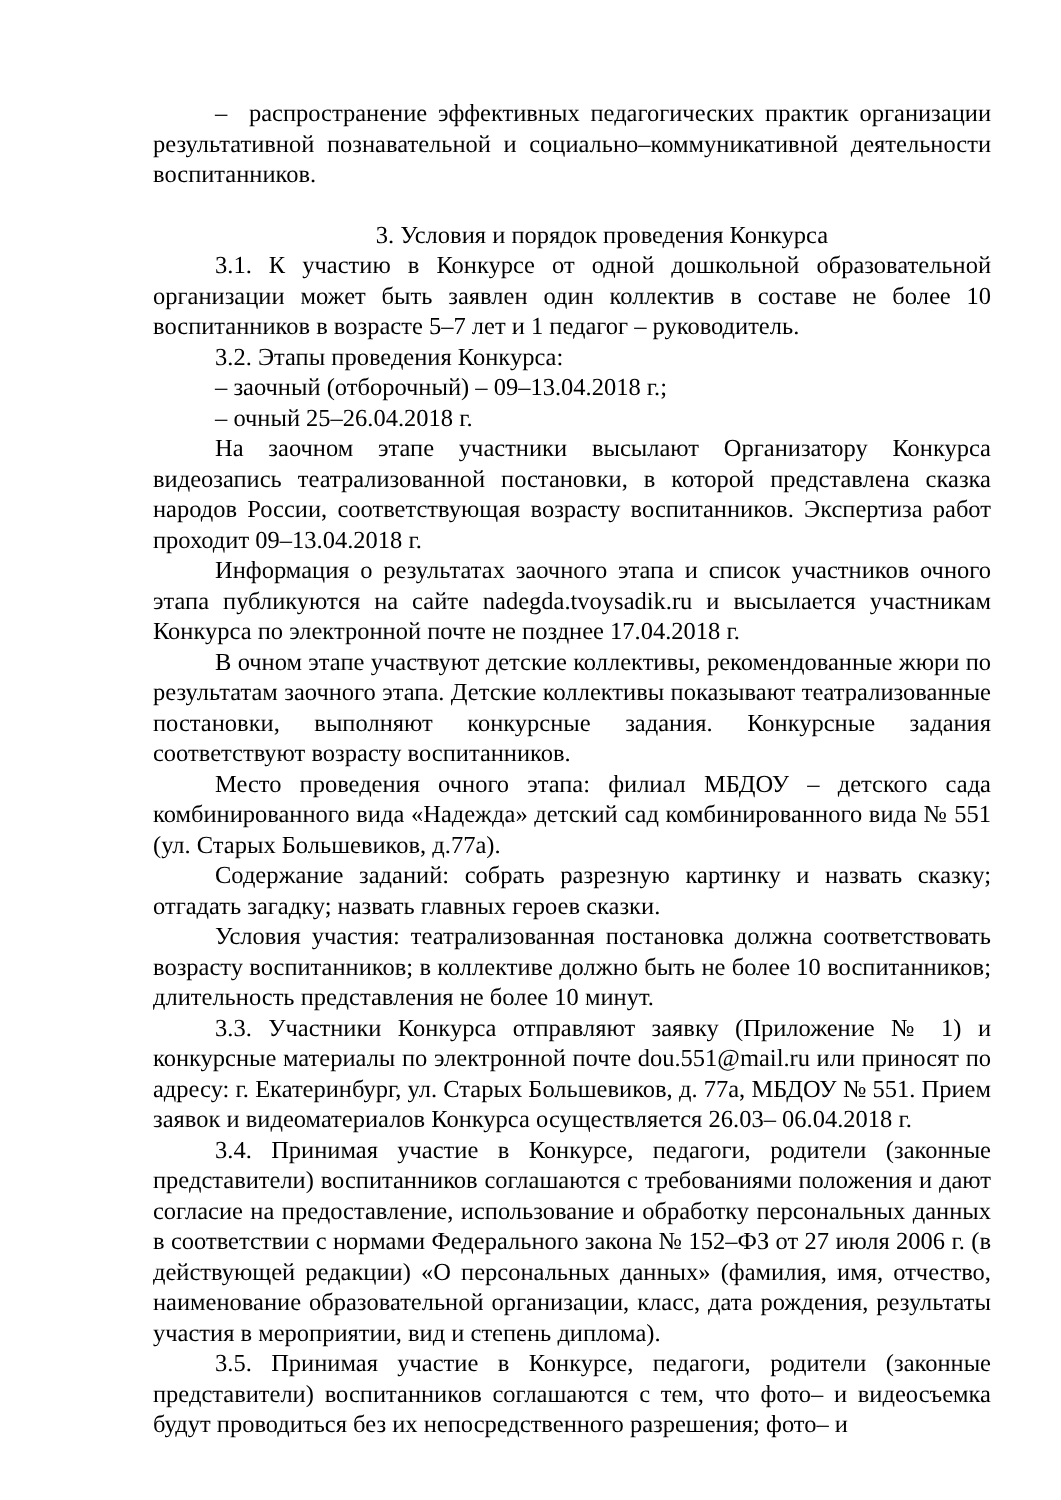– распространение эффективных педагогических практик организации результативной познавательной и социально–коммуникативной деятельности воспитанников.
3. Условия и порядок проведения Конкурса
3.1. К участию в Конкурсе от одной дошкольной образовательной организации может быть заявлен один коллектив в составе не более 10 воспитанников в возрасте 5–7 лет и 1 педагог – руководитель.
3.2. Этапы проведения Конкурса:
– заочный (отборочный) – 09–13.04.2018 г.;
– очный 25–26.04.2018 г.
На заочном этапе участники высылают Организатору Конкурса видеозапись театрализованной постановки, в которой представлена сказка народов России, соответствующая возрасту воспитанников. Экспертиза работ проходит 09–13.04.2018 г.
Информация о результатах заочного этапа и список участников очного этапа публикуются на сайте nadegda.tvoysadik.ru и высылается участникам Конкурса по электронной почте не позднее 17.04.2018 г.
В очном этапе участвуют детские коллективы, рекомендованные жюри по результатам заочного этапа. Детские коллективы показывают театрализованные постановки, выполняют конкурсные задания. Конкурсные задания соответствуют возрасту воспитанников.
Место проведения очного этапа: филиал МБДОУ – детского сада комбинированного вида «Надежда» детский сад комбинированного вида № 551 (ул. Старых Большевиков, д.77а).
Содержание заданий: собрать разрезную картинку и назвать сказку; отгадать загадку; назвать главных героев сказки.
Условия участия: театрализованная постановка должна соответствовать возрасту воспитанников; в коллективе должно быть не более 10 воспитанников; длительность представления не более 10 минут.
3.3. Участники Конкурса отправляют заявку (Приложение № 1) и конкурсные материалы по электронной почте dou.551@mail.ru или приносят по адресу: г. Екатеринбург, ул. Старых Большевиков, д. 77а, МБДОУ № 551. Прием заявок и видеоматериалов Конкурса осуществляется 26.03– 06.04.2018 г.
3.4. Принимая участие в Конкурсе, педагоги, родители (законные представители) воспитанников соглашаются с требованиями положения и дают согласие на предоставление, использование и обработку персональных данных в соответствии с нормами Федерального закона № 152–ФЗ от 27 июля 2006 г. (в действующей редакции) «О персональных данных» (фамилия, имя, отчество, наименование образовательной организации, класс, дата рождения, результаты участия в мероприятии, вид и степень диплома).
3.5. Принимая участие в Конкурсе, педагоги, родители (законные представители) воспитанников соглашаются с тем, что фото– и видеосъемка будут проводиться без их непосредственного разрешения; фото– и